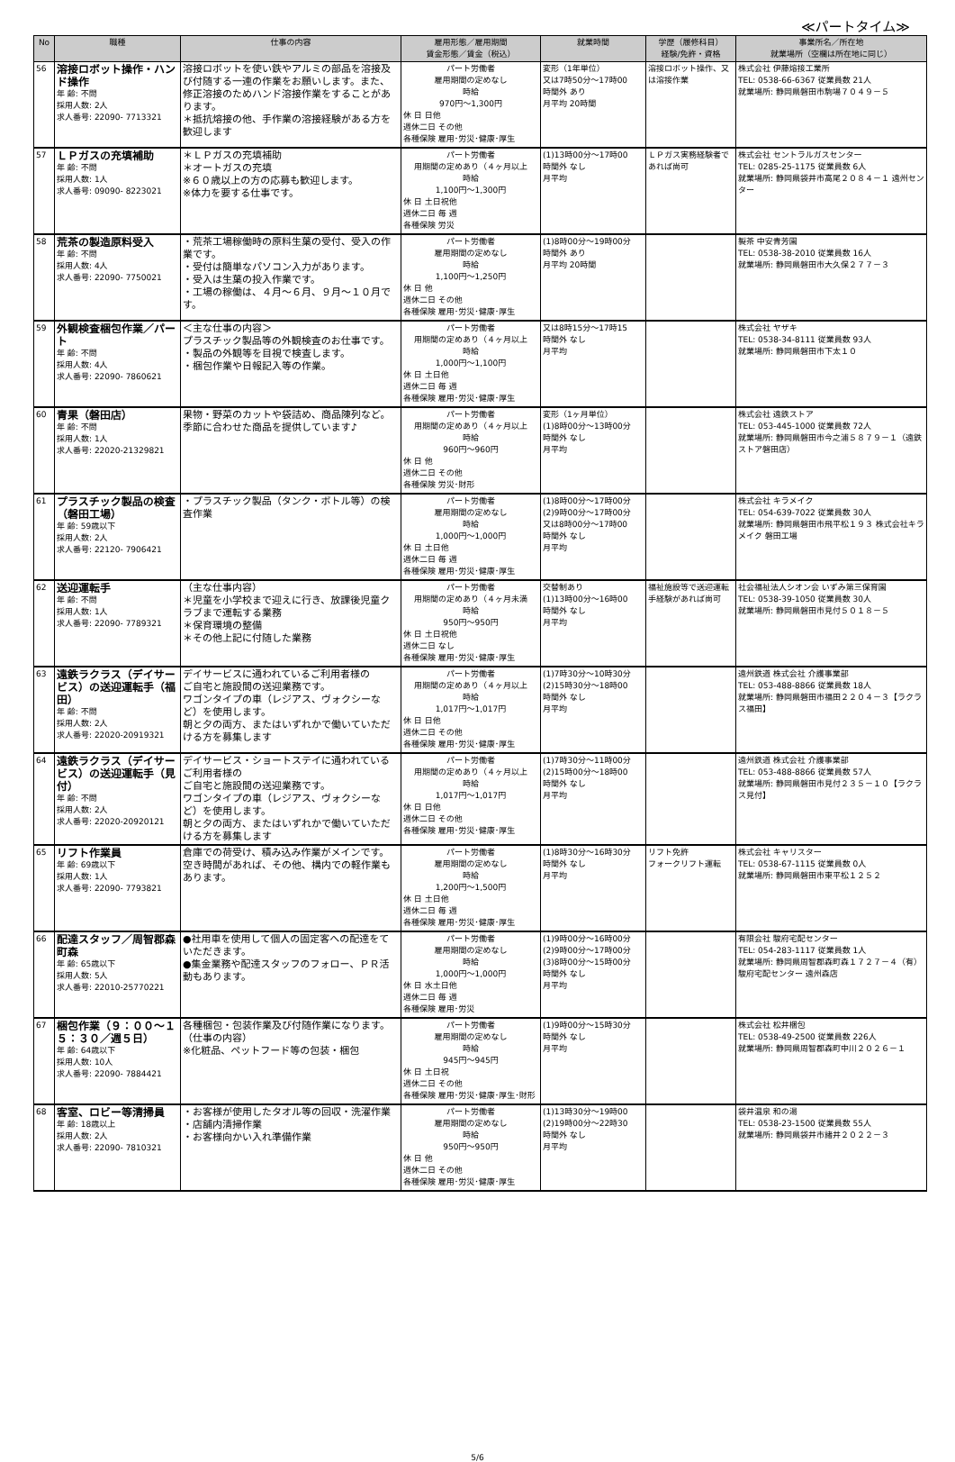≪パートタイム≫
| No | 職種 | 仕事の内容 | 雇用形態／雇用期間 賃金形態／賃金（税込） | 就業時間 | 学歴（履修科目） 経験/免許・資格 | 事業所名／所在地 就業場所（空欄は所在地に同じ） |
| --- | --- | --- | --- | --- | --- | --- |
| 56 | 溶接ロボット操作・ハンド操作 年 齢: 不問 採用人数: 2人 求人番号: 22090- 7713321 | 溶接ロボットを使い鉄やアルミの部品を溶接及び付随する一連の作業をお願いします。また、修正溶接のためハンド溶接作業をすることがあります。 ＊抵抗熔接の他、手作業の溶接経験がある方を歓迎します | パート労働者 雇用期間の定めなし 時給 970円～1,300円 休 日 日他 週休二日 その他 各種保険 雇用･労災･健康･厚生 | 変形（1年単位） 又は7時50分～17時00 時間外 あり 月平均 20時間 | 溶接ロボット操作、又は溶接作業 | 株式会社 伊藤熔接工業所 TEL: 0538-66-6367 従業員数 21人 就業場所: 静岡県磐田市駒場７０４９－５ |
| 57 | ＬＰガスの充填補助 年 齢: 不問 採用人数: 1人 求人番号: 09090- 8223021 | ＊ＬＰガスの充填補助 ＊オートガスの充填 ※６０歳以上の方の応募も歓迎します。 ※体力を要する仕事です。 | パート労働者 用期間の定めあり（４ヶ月以上 時給 1,100円～1,300円 休 日 土日祝他 週休二日 毎 週 各種保険 労災 | (1)13時00分～17時00 時間外 なし 月平均 | ＬＰガス実務経験者であれば尚可 | 株式会社 セントラルガスセンター TEL: 0285-25-1175 従業員数 6人 就業場所: 静岡県袋井市高尾２０８４－１ 遠州センター |
| 58 | 荒茶の製造原料受入 年 齢: 不問 採用人数: 4人 求人番号: 22090- 7750021 | ・荒茶工場稼働時の原料生葉の受付、受入の作業です。 ・受付は簡単なパソコン入力があります。 ・受入は生葉の投入作業です。 ・工場の稼働は、４月～６月、９月～１０月です。 | パート労働者 雇用期間の定めなし 時給 1,100円～1,250円 休 日 他 週休二日 その他 各種保険 雇用･労災･健康･厚生 | (1)8時00分～19時00分 時間外 あり 月平均 20時間 | | 製茶 中安青芳園 TEL: 0538-38-2010 従業員数 16人 就業場所: 静岡県磐田市大久保２７７－３ |
| 59 | 外観検査梱包作業／パート 年 齢: 不問 採用人数: 4人 求人番号: 22090- 7860621 | ＜主な仕事の内容＞ プラスチック製品等の外観検査のお仕事です。 ・製品の外観等を目視で検査します。 ・梱包作業や日報記入等の作業。 | パート労働者 用期間の定めあり（４ヶ月以上 時給 1,000円～1,100円 休 日 土日他 週休二日 毎 週 各種保険 雇用･労災･健康･厚生 | 又は8時15分～17時15 時間外 なし 月平均 | | 株式会社 ヤザキ TEL: 0538-34-8111 従業員数 93人 就業場所: 静岡県磐田市下太１０ |
| 60 | 青果（磐田店） 年 齢: 不問 採用人数: 1人 求人番号: 22020-21329821 | 果物・野菜のカットや袋詰め、商品陳列など。 季節に合わせた商品を提供しています♪ | パート労働者 用期間の定めあり（４ヶ月以上 時給 960円～960円 休 日 他 週休二日 その他 各種保険 労災･財形 | 変形（1ヶ月単位） (1)8時00分～13時00分 時間外 なし 月平均 | | 株式会社 遠鉄ストア TEL: 053-445-1000 従業員数 72人 就業場所: 静岡県磐田市今之浦５８７９－１（遠鉄ストア磐田店） |
| 61 | プラスチック製品の検査（磐田工場） 年 齢: 59歳以下 採用人数: 2人 求人番号: 22120- 7906421 | ・プラスチック製品（タンク・ボトル等）の検査作業 | パート労働者 雇用期間の定めなし 時給 1,000円～1,000円 休 日 土日他 週休二日 毎 週 各種保険 雇用･労災･健康･厚生 | (1)8時00分～17時00分 (2)9時00分～17時00分 又は8時00分～17時00 時間外 なし 月平均 | | 株式会社 キラメイク TEL: 054-639-7022 従業員数 30人 就業場所: 静岡県磐田市飛平松１９３ 株式会社キラメイク 磐田工場 |
| 62 | 送迎運転手 年 齢: 不問 採用人数: 1人 求人番号: 22090- 7789321 | （主な仕事内容） ＊児童を小学校まで迎えに行き、放課後児童クラブまで運転する業務 ＊保育環境の整備 ＊その他上記に付随した業務 | パート労働者 用期間の定めあり（４ヶ月未満 時給 950円～950円 休 日 土日祝他 週休二日 なし 各種保険 雇用･労災･健康･厚生 | 交替制あり (1)13時00分～16時00 時間外 なし 月平均 | 福祉施設等で送迎運転手経験があれば尚可 | 社会福祉法人シオン会 いずみ第三保育園 TEL: 0538-39-1050 従業員数 30人 就業場所: 静岡県磐田市見付５０１８－５ |
| 63 | 遠鉄ラクラス（デイサービス）の送迎運転手（福田） 年 齢: 不問 採用人数: 2人 求人番号: 22020-20919321 | デイサービスに通われているご利用者様の ご自宅と施設間の送迎業務です。 ワゴンタイプの車（レジアス、ヴォクシーなど）を使用します。 朝と夕の両方、またはいずれかで働いていただける方を募集します | パート労働者 用期間の定めあり（４ヶ月以上 時給 1,017円～1,017円 休 日 日他 週休二日 その他 各種保険 雇用･労災･健康･厚生 | (1)7時30分～10時30分 (2)15時30分～18時00 時間外 なし 月平均 | | 遠州鉄道 株式会社 介護事業部 TEL: 053-488-8866 従業員数 18人 就業場所: 静岡県磐田市福田２２０４－３【ラクラス福田】 |
| 64 | 遠鉄ラクラス（デイサービス）の送迎運転手（見付） 年 齢: 不問 採用人数: 2人 求人番号: 22020-20920121 | デイサービス・ショートステイに通われているご利用者様の ご自宅と施設間の送迎業務です。 ワゴンタイプの車（レジアス、ヴォクシーなど）を使用します。 朝と夕の両方、またはいずれかで働いていただける方を募集します | パート労働者 用期間の定めあり（４ヶ月以上 時給 1,017円～1,017円 休 日 日他 週休二日 その他 各種保険 雇用･労災･健康･厚生 | (1)7時30分～11時00分 (2)15時00分～18時00 時間外 なし 月平均 | | 遠州鉄道 株式会社 介護事業部 TEL: 053-488-8866 従業員数 57人 就業場所: 静岡県磐田市見付２３５－１０【ラクラス見付】 |
| 65 | リフト作業員 年 齢: 69歳以下 採用人数: 1人 求人番号: 22090- 7793821 | 倉庫での荷受け、積み込み作業がメインです。 空き時間があれば、その他、構内での軽作業もあります。 | パート労働者 雇用期間の定めなし 時給 1,200円～1,500円 休 日 土日他 週休二日 毎 週 各種保険 雇用･労災･健康･厚生 | (1)8時30分～16時30分 時間外 なし 月平均 | リフト免許 フォークリフト運転 | 株式会社 キャリスター TEL: 0538-67-1115 従業員数 0人 就業場所: 静岡県磐田市東平松１２５２ |
| 66 | 配達スタッフ／周智郡森町森 年 齢: 65歳以下 採用人数: 5人 求人番号: 22010-25770221 | ●社用車を使用して個人の固定客への配達をていただきます。 ●集金業務や配達スタッフのフォロー、ＰＲ活動もあります。 | パート労働者 雇用期間の定めなし 時給 1,000円～1,000円 休 日 水土日他 週休二日 毎 週 各種保険 雇用･労災 | (1)9時00分～16時00分 (2)9時00分～17時00分 (3)8時00分～15時00分 時間外 なし 月平均 | | 有限会社 駿府宅配センター TEL: 054-283-1117 従業員数 1人 就業場所: 静岡県周智郡森町森１７２７－４（有）駿府宅配センター 遠州森店 |
| 67 | 梱包作業（９：００～１５：３０／週５日） 年 齢: 64歳以下 採用人数: 10人 求人番号: 22090- 7884421 | 各種梱包・包装作業及び付随作業になります。 （仕事の内容） ※化粧品、ペットフード等の包装・梱包 | パート労働者 雇用期間の定めなし 時給 945円～945円 休 日 土日祝 週休二日 その他 各種保険 雇用･労災･健康･厚生･財形 | (1)9時00分～15時30分 時間外 なし 月平均 | | 株式会社 松井梱包 TEL: 0538-49-2500 従業員数 226人 就業場所: 静岡県周智郡森町中川２０２６－１ |
| 68 | 客室、ロビー等清掃員 年 齢: 18歳以上 採用人数: 2人 求人番号: 22090- 7810321 | ・お客様が使用したタオル等の回収・洗濯作業 ・店舗内清掃作業 ・お客様向かい入れ準備作業 | パート労働者 雇用期間の定めなし 時給 950円～950円 休 日 他 週休二日 その他 各種保険 雇用･労災･健康･厚生 | (1)13時30分～19時00 (2)19時00分～22時30 時間外 なし 月平均 | | 袋井温泉 和の湯 TEL: 0538-23-1500 従業員数 55人 就業場所: 静岡県袋井市諸井２０２２－３ |
5/6